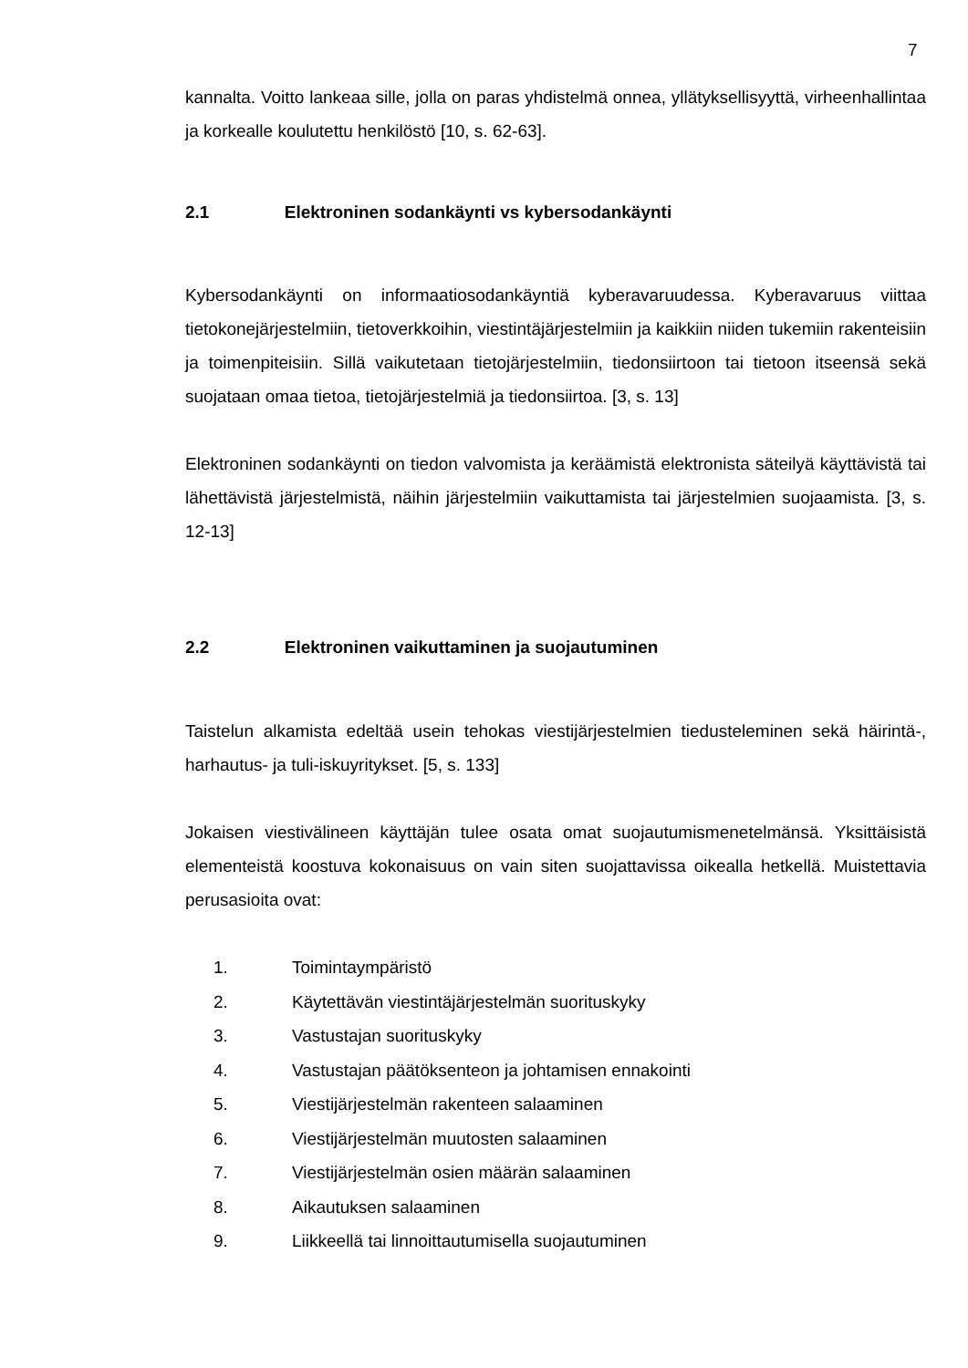7
kannalta. Voitto lankeaa sille, jolla on paras yhdistelmä onnea, yllätyksellisyyttä, virheenhallintaa ja korkealle koulutettu henkilöstö [10, s. 62-63].
2.1 Elektroninen sodankäynti vs kybersodankäynti
Kybersodankäynti on informaatiosodankäyntiä kyberavaruudessa. Kyberavaruus viittaa tietokonejärjestelmiin, tietoverkkoihin, viestintäjärjestelmiin ja kaikkiin niiden tukemiin rakenteisiin ja toimenpiteisiin. Sillä vaikutetaan tietojärjestelmiin, tiedonsiirtoon tai tietoon itseensä sekä suojataan omaa tietoa, tietojärjestelmiä ja tiedonsiirtoa. [3, s. 13]
Elektroninen sodankäynti on tiedon valvomista ja keräämistä elektronista säteilyä käyttävistä tai lähettävistä järjestelmistä, näihin järjestelmiin vaikuttamista tai järjestelmien suojaamista. [3, s. 12-13]
2.2 Elektroninen vaikuttaminen ja suojautuminen
Taistelun alkamista edeltää usein tehokas viestijärjestelmien tiedusteleminen sekä häirintä-, harhautus- ja tuli-iskuyritykset. [5, s. 133]
Jokaisen viestivälineen käyttäjän tulee osata omat suojautumismenetelmänsä. Yksittäisistä elementeistä koostuva kokonaisuus on vain siten suojattavissa oikealla hetkellä. Muistettavia perusasioita ovat:
1. Toimintaympäristö
2. Käytettävän viestintäjärjestelmän suorituskyky
3. Vastustajan suorituskyky
4. Vastustajan päätöksenteon ja johtamisen ennakointi
5. Viestijärjestelmän rakenteen salaaminen
6. Viestijärjestelmän muutosten salaaminen
7. Viestijärjestelmän osien määrän salaaminen
8. Aikautuksen salaaminen
9. Liikkeellä tai linnoittautumisella suojautuminen